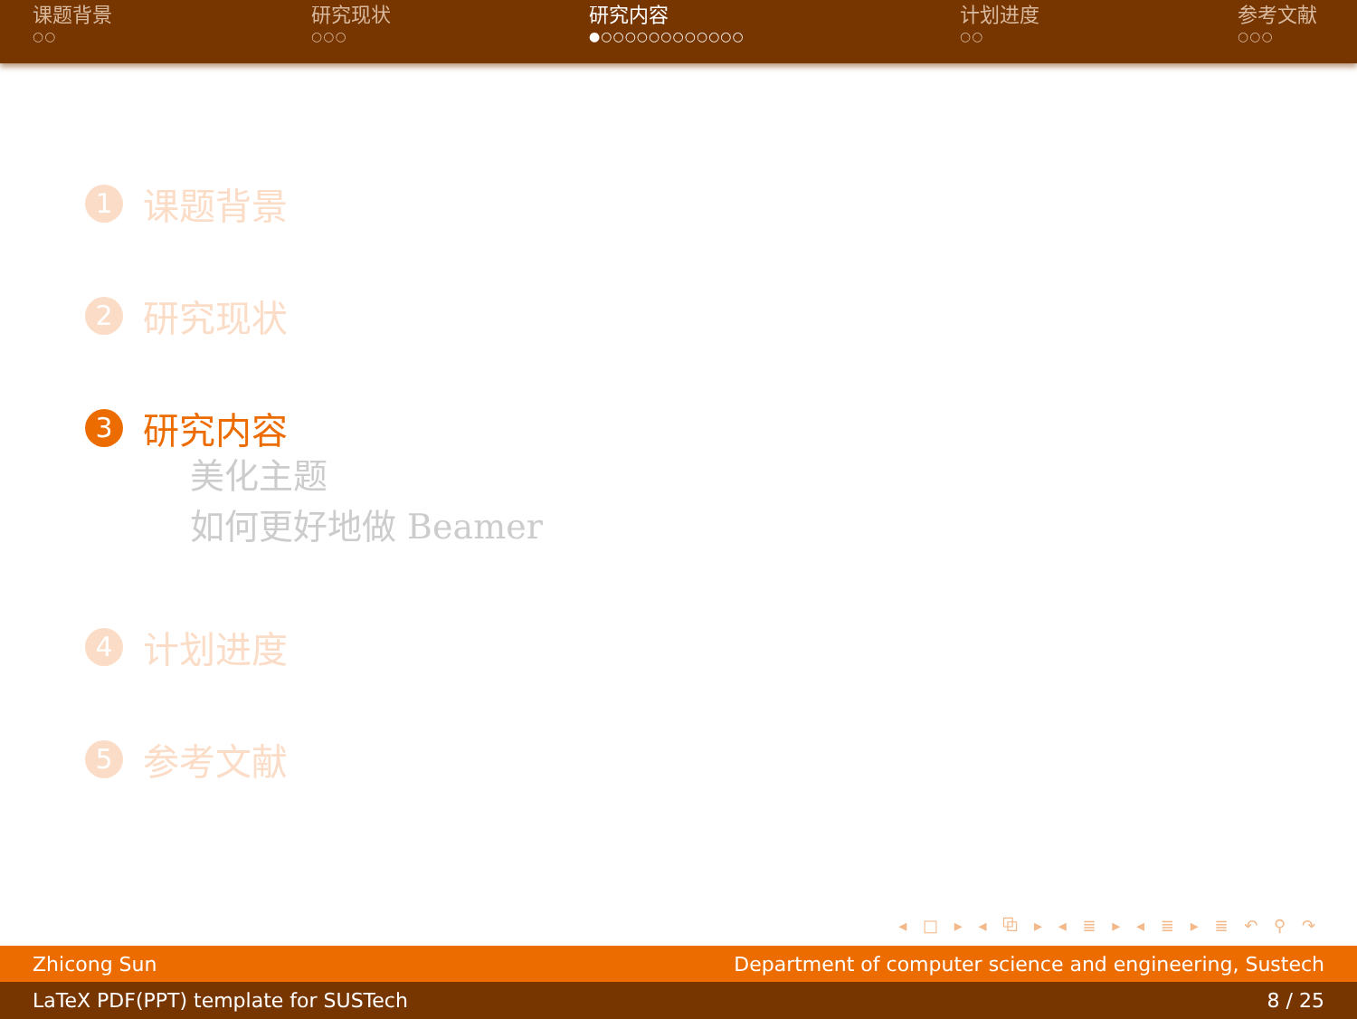课题背景
○○
研究现状
○○○
研究内容
●○○○○○○○○○○○○
计划进度
○○
参考文献
○○○
1 课题背景
2 研究现状
3 研究内容
美化主题
如何更好地做 Beamer
4 计划进度
5 参考文献
◂ □ ▸ ◂ ⧉ ▸ ◂ ≣ ▸ ◂ ≣ ▸ ≣ ↶ ⚲ ↷
Zhicong Sun Department of computer science and engineering, Sustech
LaTeX PDF(PPT) template for SUSTech 8 / 25